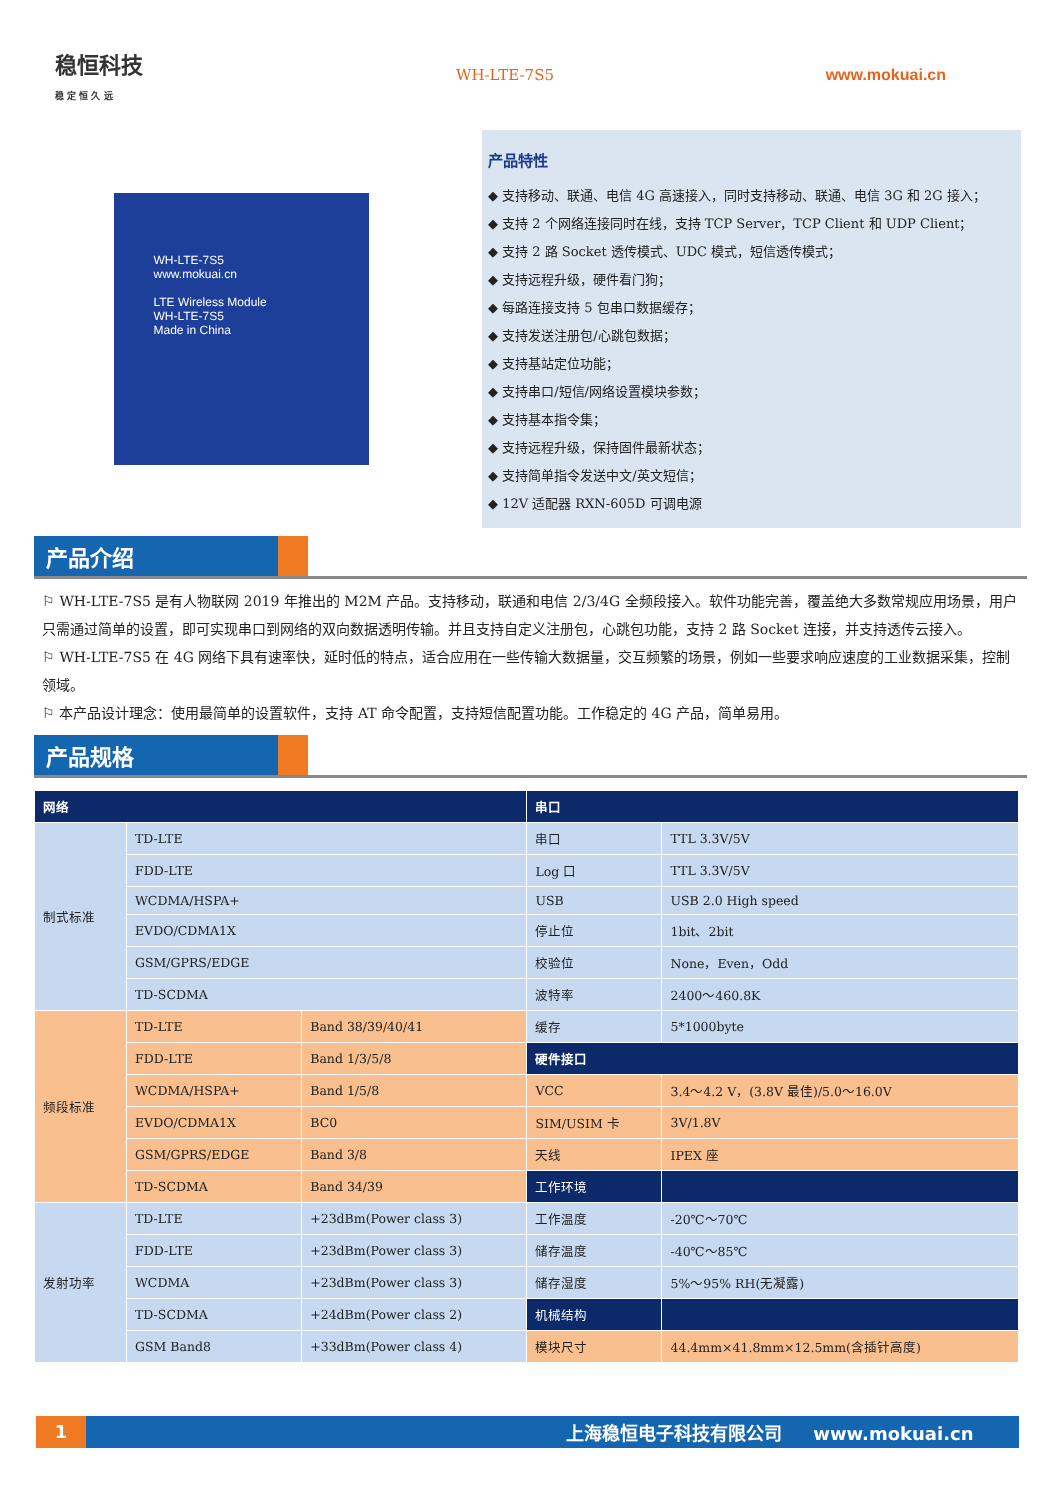稳恒科技
稳 定 恒 久 远
WH-LTE-7S5 www.mokuai.cn
WH-LTE-7S5
www.mokuai.cn
LTE Wireless Module
WH-LTE-7S5
Made in China
产品特性
◆ 支持移动、联通、电信 4G 高速接入，同时支持移动、联通、电信 3G 和 2G 接入；
◆ 支持 2 个网络连接同时在线，支持 TCP Server，TCP Client 和 UDP Client；
◆ 支持 2 路 Socket 透传模式、UDC 模式，短信透传模式；
◆ 支持远程升级，硬件看门狗；
◆ 每路连接支持 5 包串口数据缓存；
◆ 支持发送注册包/心跳包数据；
◆ 支持基站定位功能；
◆ 支持串口/短信/网络设置模块参数；
◆ 支持基本指令集；
◆ 支持远程升级，保持固件最新状态；
◆ 支持简单指令发送中文/英文短信；
◆ 12V 适配器 RXN-605D 可调电源
产品介绍
⚐ WH-LTE-7S5 是有人物联网 2019 年推出的 M2M 产品。支持移动，联通和电信 2/3/4G 全频段接入。软件功能完善，覆盖绝大多数常规应用场景，用户只需通过简单的设置，即可实现串口到网络的双向数据透明传输。并且支持自定义注册包，心跳包功能，支持 2 路 Socket 连接，并支持透传云接入。
⚐ WH-LTE-7S5 在 4G 网络下具有速率快，延时低的特点，适合应用在一些传输大数据量，交互频繁的场景，例如一些要求响应速度的工业数据采集，控制领域。
⚐ 本产品设计理念：使用最简单的设置软件，支持 AT 命令配置，支持短信配置功能。工作稳定的 4G 产品，简单易用。
产品规格
| 网络 | | | 串口 | |
| --- | --- | --- | --- | --- |
| 制式标准 | TD-LTE | | 串口 | TTL 3.3V/5V |
| | FDD-LTE | | Log 口 | TTL 3.3V/5V |
| | WCDMA/HSPA+ | | USB | USB 2.0 High speed |
| | EVDO/CDMA1X | | 停止位 | 1bit、2bit |
| | GSM/GPRS/EDGE | | 校验位 | None，Even，Odd |
| | TD-SCDMA | | 波特率 | 2400～460.8K |
| 频段标准 | TD-LTE | Band 38/39/40/41 | 缓存 | 5*1000byte |
| | FDD-LTE | Band 1/3/5/8 | 硬件接口 | |
| | WCDMA/HSPA+ | Band 1/5/8 | VCC | 3.4～4.2 V，(3.8V 最佳)/5.0～16.0V |
| | EVDO/CDMA1X | BC0 | SIM/USIM 卡 | 3V/1.8V |
| | GSM/GPRS/EDGE | Band 3/8 | 天线 | IPEX 座 |
| | TD-SCDMA | Band 34/39 | 工作环境 | |
| 发射功率 | TD-LTE | +23dBm(Power class 3) | 工作温度 | -20℃～70℃ |
| | FDD-LTE | +23dBm(Power class 3) | 储存温度 | -40℃～85℃ |
| | WCDMA | +23dBm(Power class 3) | 储存湿度 | 5%～95% RH(无凝露) |
| | TD-SCDMA | +24dBm(Power class 2) | 机械结构 | |
| | GSM Band8 | +33dBm(Power class 4) | 模块尺寸 | 44.4mm×41.8mm×12.5mm(含插针高度) |
1 上海稳恒电子科技有限公司 www.mokuai.cn